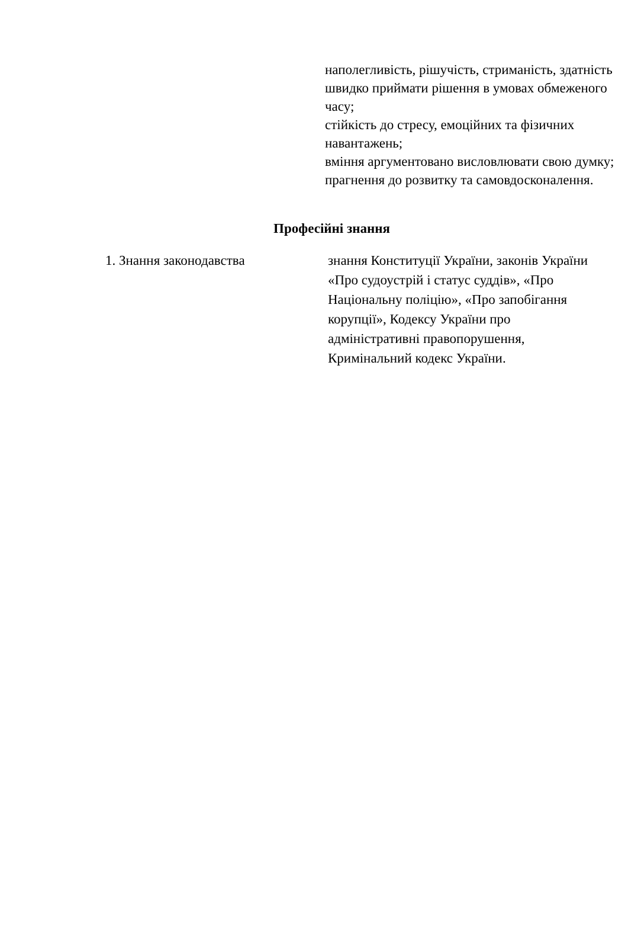наполегливість, рішучість, стриманість, здатність швидко приймати рішення в умовах обмеженого часу;
стійкість до стресу, емоційних та фізичних навантажень;
вміння аргументовано висловлювати свою думку;
прагнення до розвитку та самовдосконалення.
Професійні знання
| 1. Знання законодавства | знання Конституції України, законів України «Про судоустрій і статус суддів», «Про Національну поліцію», «Про запобігання корупції», Кодексу України про адміністративні правопорушення, Кримінальний кодекс України. |